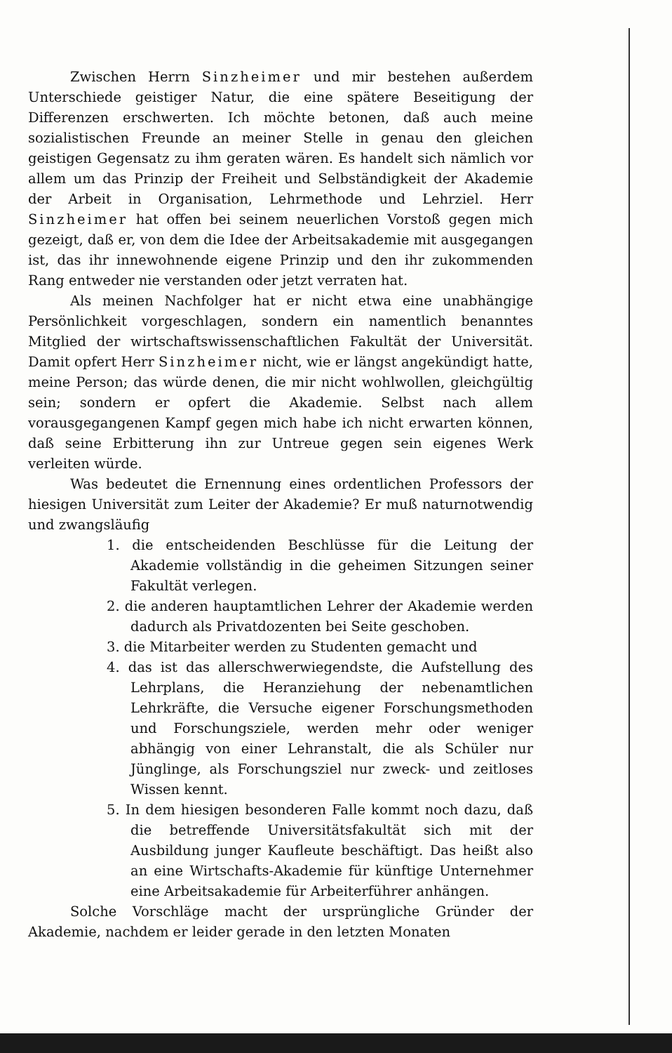Zwischen Herrn Sinzheimer und mir bestehen außerdem Unterschiede geistiger Natur, die eine spätere Beseitigung der Differenzen erschwerten. Ich möchte betonen, daß auch meine sozialistischen Freunde an meiner Stelle in genau den gleichen geistigen Gegensatz zu ihm geraten wären. Es handelt sich nämlich vor allem um das Prinzip der Freiheit und Selbständigkeit der Akademie der Arbeit in Organisation, Lehrmethode und Lehrziel. Herr Sinzheimer hat offen bei seinem neuerlichen Vorstoß gegen mich gezeigt, daß er, von dem die Idee der Arbeitsakademie mit ausgegangen ist, das ihr innewohnende eigene Prinzip und den ihr zukommenden Rang entweder nie verstanden oder jetzt verraten hat.
Als meinen Nachfolger hat er nicht etwa eine unabhängige Persönlichkeit vorgeschlagen, sondern ein namentlich benanntes Mitglied der wirtschaftswissenschaftlichen Fakultät der Universität. Damit opfert Herr Sinzheimer nicht, wie er längst angekündigt hatte, meine Person; das würde denen, die mir nicht wohlwollen, gleichgültig sein; sondern er opfert die Akademie. Selbst nach allem vorausgegangenen Kampf gegen mich habe ich nicht erwarten können, daß seine Erbitterung ihn zur Untreue gegen sein eigenes Werk verleiten würde.
Was bedeutet die Ernennung eines ordentlichen Professors der hiesigen Universität zum Leiter der Akademie? Er muß naturnotwendig und zwangsläufig
1. die entscheidenden Beschlüsse für die Leitung der Akademie vollständig in die geheimen Sitzungen seiner Fakultät verlegen.
2. die anderen hauptamtlichen Lehrer der Akademie werden dadurch als Privatdozenten bei Seite geschoben.
3. die Mitarbeiter werden zu Studenten gemacht und
4. das ist das allerschwerwiegendste, die Aufstellung des Lehrplans, die Heranziehung der nebenamtlichen Lehrkräfte, die Versuche eigener Forschungsmethoden und Forschungsziele, werden mehr oder weniger abhängig von einer Lehranstalt, die als Schüler nur Jünglinge, als Forschungsziel nur zweck- und zeitloses Wissen kennt.
5. In dem hiesigen besonderen Falle kommt noch dazu, daß die betreffende Universitätsfakultät sich mit der Ausbildung junger Kaufleute beschäftigt. Das heißt also an eine Wirtschafts-Akademie für künftige Unternehmer eine Arbeitsakademie für Arbeiterführer anhängen.
Solche Vorschläge macht der ursprüngliche Gründer der Akademie, nachdem er leider gerade in den letzten Monaten